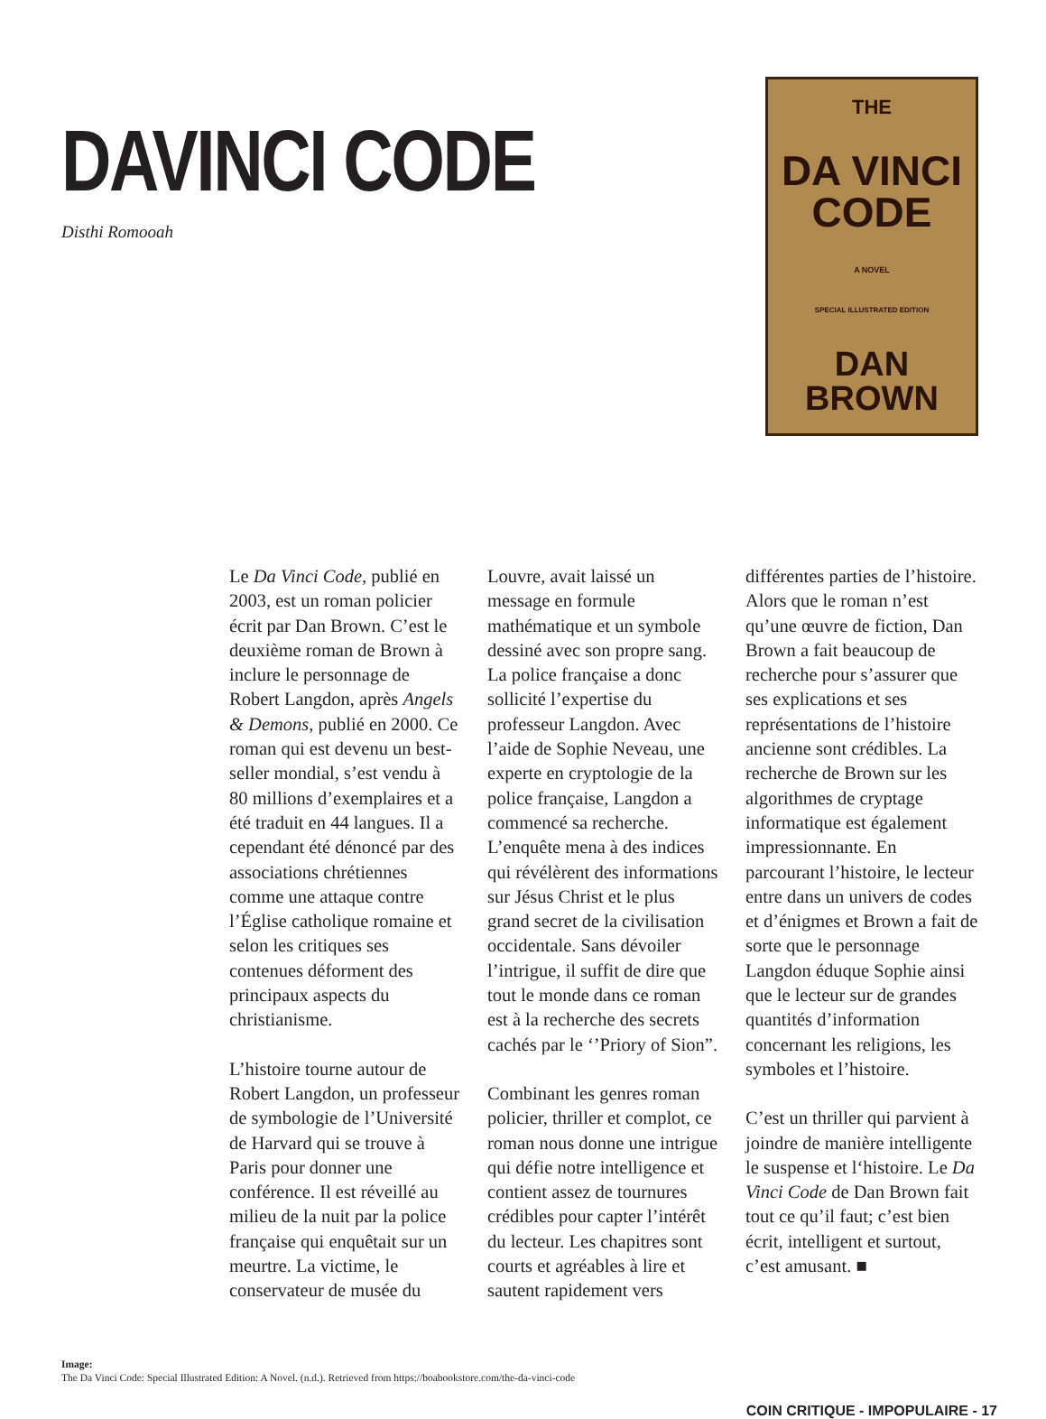DAVINCI CODE
Disthi Romooah
THE
DA VINCI
CODE
A NOVEL
SPECIAL ILLUSTRATED EDITION
DAN BROWN
Le Da Vinci Code, publié en 2003, est un roman policier écrit par Dan Brown. C’est le deuxième roman de Brown à inclure le personnage de Robert Langdon, après Angels & Demons, publié en 2000. Ce roman qui est devenu un best-seller mondial, s’est vendu à 80 millions d’exemplaires et a été traduit en 44 langues. Il a cependant été dénoncé par des associations chrétiennes comme une attaque contre l’Église catholique romaine et selon les critiques ses contenues déforment des principaux aspects du christianisme.
L’histoire tourne autour de Robert Langdon, un professeur de symbologie de l’Université de Harvard qui se trouve à Paris pour donner une conférence. Il est réveillé au milieu de la nuit par la police française qui enquêtait sur un meurtre. La victime, le conservateur de musée du Louvre, avait laissé un message en formule mathématique et un symbole dessiné avec son propre sang. La police française a donc sollicité l’expertise du professeur Langdon. Avec l’aide de Sophie Neveau, une experte en cryptologie de la police française, Langdon a commencé sa recherche. L’enquête mena à des indices qui révélèrent des informations sur Jésus Christ et le plus grand secret de la civilisation occidentale. Sans dévoiler l’intrigue, il suffit de dire que tout le monde dans ce roman est à la recherche des secrets cachés par le ‘’Priory of Sion”.
Combinant les genres roman policier, thriller et complot, ce roman nous donne une intrigue qui défie notre intelligence et contient assez de tournures crédibles pour capter l’intérêt du lecteur. Les chapitres sont courts et agréables à lire et sautent rapidement vers différentes parties de l’histoire. Alors que le roman n’est qu’une œuvre de fiction, Dan Brown a fait beaucoup de recherche pour s’assurer que ses explications et ses représentations de l’histoire ancienne sont crédibles. La recherche de Brown sur les algorithmes de cryptage informatique est également impressionnante. En parcourant l’histoire, le lecteur entre dans un univers de codes et d’énigmes et Brown a fait de sorte que le personnage Langdon éduque Sophie ainsi que le lecteur sur de grandes quantités d’information concernant les religions, les symboles et l’histoire.
C’est un thriller qui parvient à joindre de manière intelligente le suspense et l‘histoire. Le Da Vinci Code de Dan Brown fait tout ce qu’il faut; c’est bien écrit, intelligent et surtout, c’est amusant. ■
Image:
The Da Vinci Code: Special Illustrated Edition: A Novel. (n.d.). Retrieved from https://boabookstore.com/the-da-vinci-code
COIN CRITIQUE - IMPOPULAIRE - 17